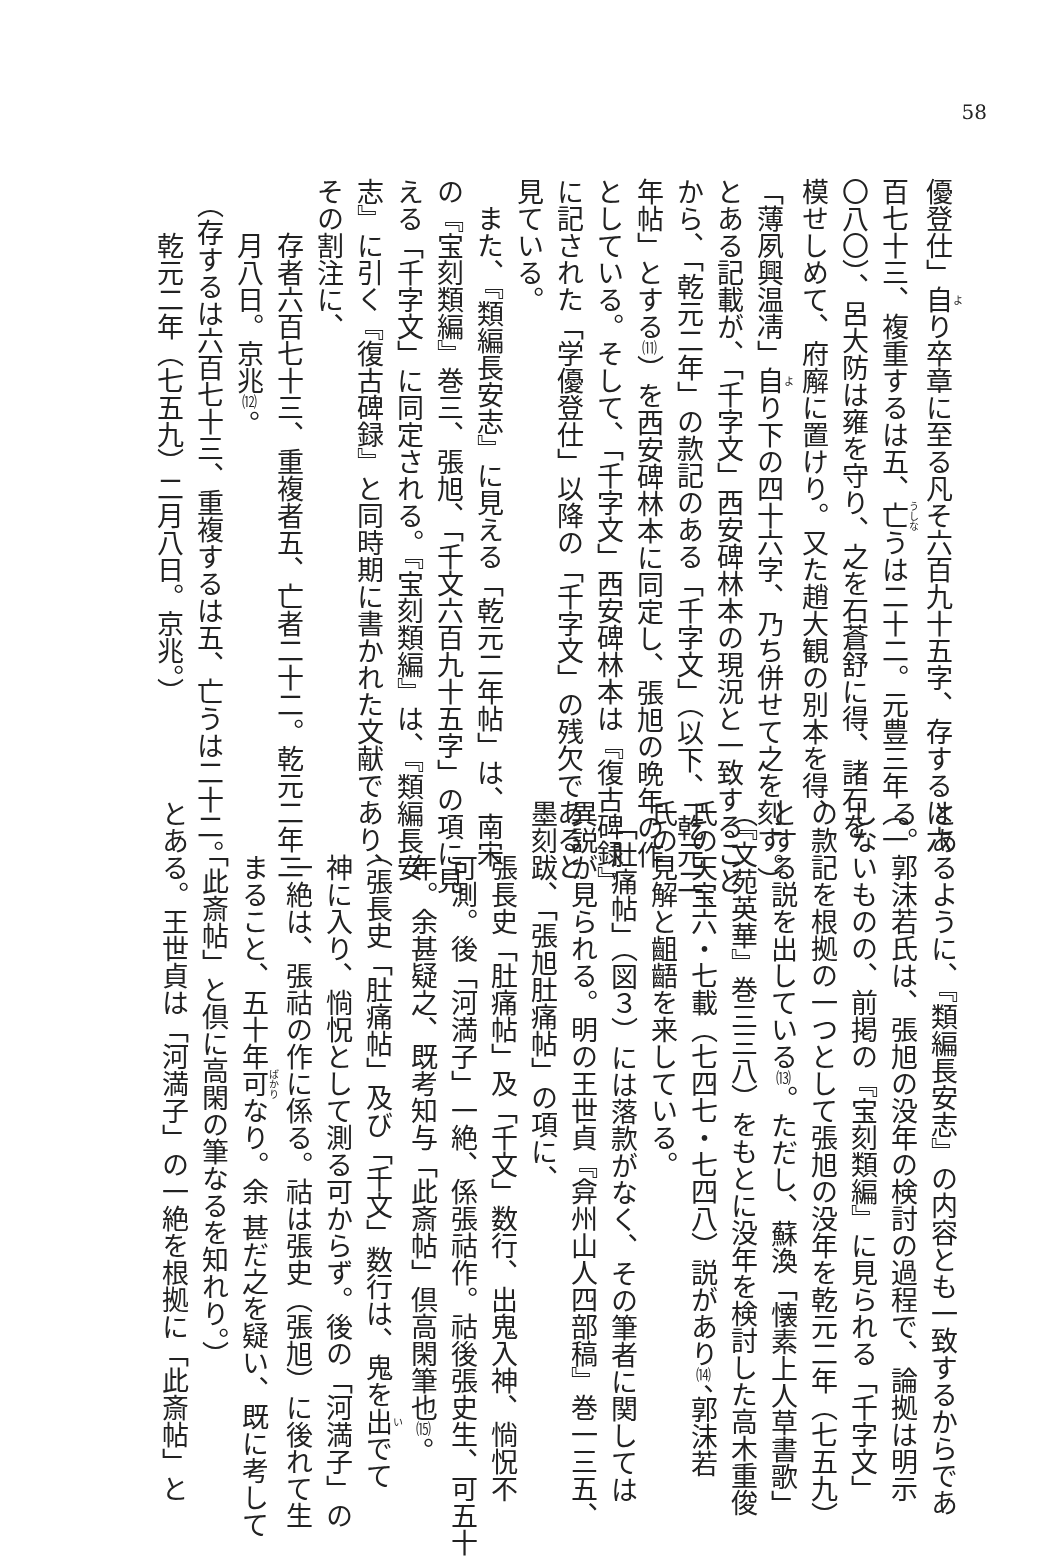58
優登仕」自り卒章に至る凡そ六百九十五字、存するは六
百七十三、複重するは五、亡うは二十二。元豊三年（一
〇八〇）、呂大防は雍を守り、之を石蒼舒に得、諸石を
模せしめて、府廨に置けり。又た趙大観の別本を得、
「薄夙興温凊」自り下の四十六字、乃ち併せて之を刻す。）
とある記載が、「千字文」西安碑林本の現況と一致すること
から、「乾元二年」の款記のある「千字文」（以下、「乾元二
年帖」とする⑾）を西安碑林本に同定し、張旭の晩年の作
としている。そして、「千字文」西安碑林本は『復古碑録』
に記された「学優登仕」以降の「千字文」の残欠であると
見ている。
　また、『類編長安志』に見える「乾元二年帖」は、南宋
の『宝刻類編』巻三、張旭、「千文六百九十五字」の項に見
える「千字文」に同定される。『宝刻類編』は、『類編長安
志』に引く『復古碑録』と同時期に書かれた文献であり、
その割注に、
　　存者六百七十三、重複者五、亡者二十二。乾元二年二
　　月八日。京兆⑿。
　（存するは六百七十三、重複するは五、亡うは二十二。
　　乾元二年（七五九）二月八日。京兆。）
とあるように、『類編長安志』の内容とも一致するからであ
る。郭沫若氏は、張旭の没年の検討の過程で、論拠は明示
しないものの、前掲の『宝刻類編』に見られる「千字文」
の款記を根拠の一つとして張旭の没年を乾元二年（七五九）
とする説を出している⒀。ただし、蘇渙「懐素上人草書歌」
（『文苑英華』巻三三八）をもとに没年を検討した高木重俊
氏の天宝六・七載（七四七・七四八）説があり⒁、郭沫若
氏の見解と齟齬を来している。
　「肚痛帖」（図３）には落款がなく、その筆者に関しては
異説が見られる。明の王世貞『弇州山人四部稿』巻一三五、
墨刻跋、「張旭肚痛帖」の項に、
　　張長史「肚痛帖」及「千文」数行、出鬼入神、惝怳不
　　可測。後「河満子」一絶、係張祜作。祜後張史生、可五十
　　年。余甚疑之、既考知与「此斎帖」倶高閑筆也⒂。
　　（張長史「肚痛帖」及び「千文」数行は、鬼を出でて
　　神に入り、惝怳として測る可からず。後の「河満子」の
　　一絶は、張祜の作に係る。祜は張史（張旭）に後れて生
　　まること、五十年可なり。余 甚だ之を疑い、既に考して
　　「此斎帖」と倶に高閑の筆なるを知れり。）
とある。王世貞は「河満子」の一絶を根拠に「此斎帖」と